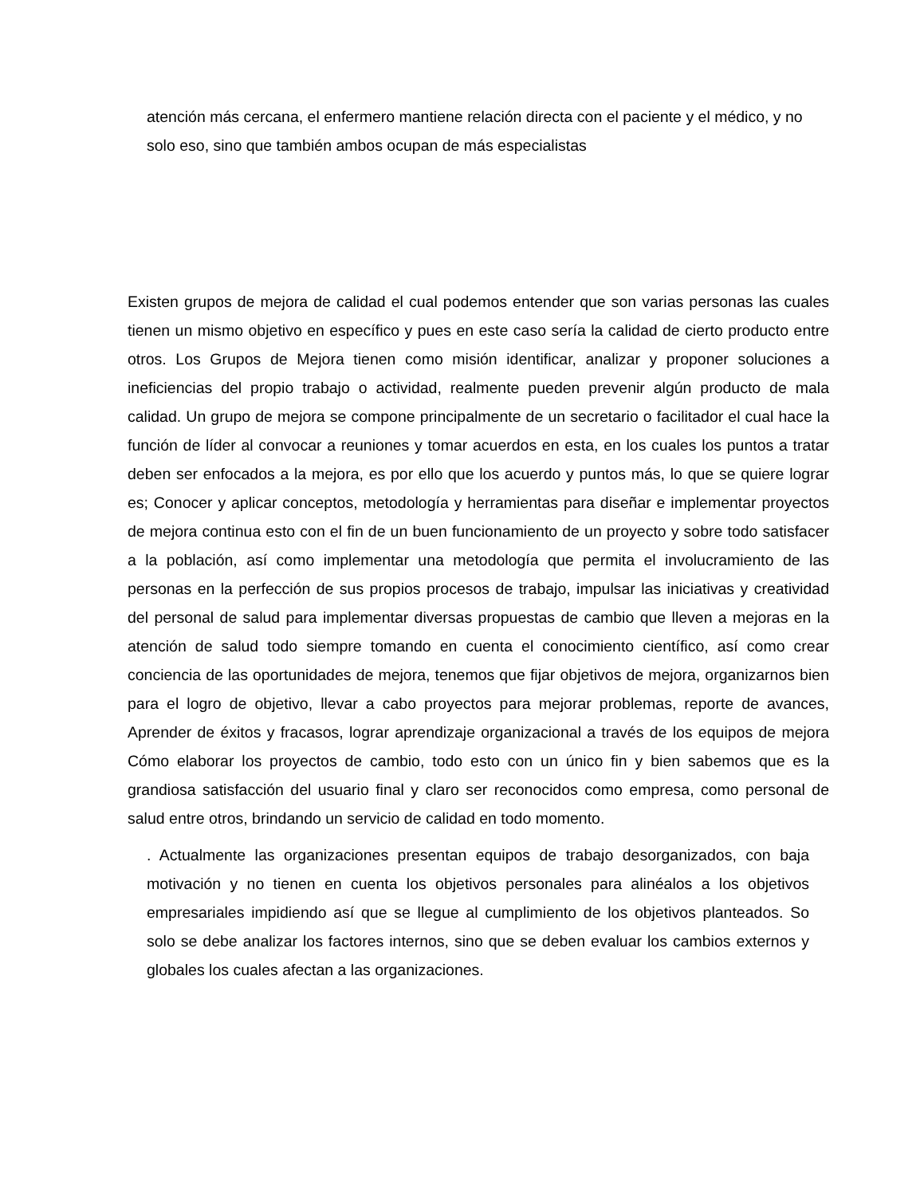atención más cercana, el enfermero mantiene relación directa con el paciente y el médico, y no solo eso, sino que también ambos ocupan de más especialistas
Existen grupos de mejora de calidad el cual podemos entender que son varias personas las cuales tienen un mismo objetivo en específico y pues en este caso sería la calidad de cierto producto entre otros. Los Grupos de Mejora tienen como misión identificar, analizar y proponer soluciones a ineficiencias del propio trabajo o actividad, realmente pueden prevenir algún producto de mala calidad. Un grupo de mejora se compone principalmente de un secretario o facilitador el cual hace la función de líder al convocar a reuniones y tomar acuerdos en esta, en los cuales los puntos a tratar deben ser enfocados a la mejora, es por ello que los acuerdo y puntos más, lo que se quiere lograr es; Conocer y aplicar conceptos, metodología y herramientas para diseñar e implementar proyectos de mejora continua esto con el fin de un buen funcionamiento de un proyecto y sobre todo satisfacer a la población, así como implementar una metodología que permita el involucramiento de las personas en la perfección de sus propios procesos de trabajo, impulsar las iniciativas y creatividad del personal de salud para implementar diversas propuestas de cambio que lleven a mejoras en la atención de salud todo siempre tomando en cuenta el conocimiento científico, así como crear conciencia de las oportunidades de mejora, tenemos que fijar objetivos de mejora, organizarnos bien para el logro de objetivo, llevar a cabo proyectos para mejorar problemas, reporte de avances, Aprender de éxitos y fracasos, lograr aprendizaje organizacional a través de los equipos de mejora Cómo elaborar los proyectos de cambio, todo esto con un único fin y bien sabemos que es la grandiosa satisfacción del usuario final y claro ser reconocidos como empresa, como personal de salud entre otros, brindando un servicio de calidad en todo momento.
. Actualmente las organizaciones presentan equipos de trabajo desorganizados, con baja motivación y no tienen en cuenta los objetivos personales para alinéalos a los objetivos empresariales impidiendo así que se llegue al cumplimiento de los objetivos planteados. So solo se debe analizar los factores internos, sino que se deben evaluar los cambios externos y globales los cuales afectan a las organizaciones.